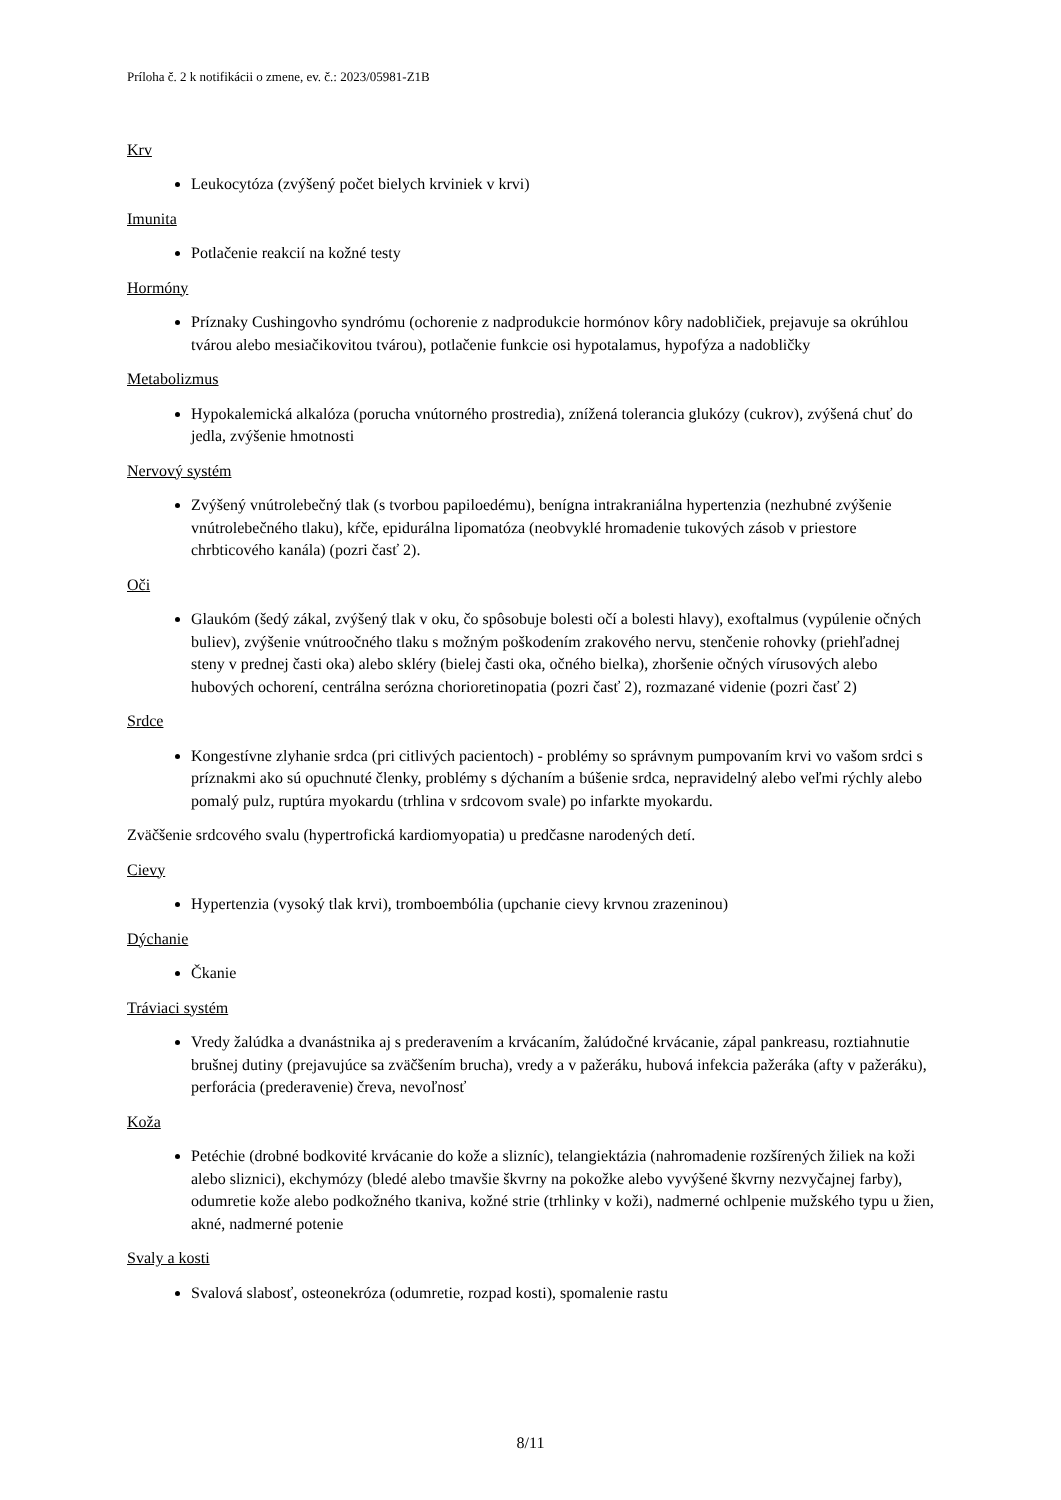Príloha č. 2 k notifikácii o zmene, ev. č.: 2023/05981-Z1B
Krv
Leukocytóza (zvýšený počet bielych krviniek v krvi)
Imunita
Potlačenie reakcií na kožné testy
Hormóny
Príznaky Cushingovho syndrómu (ochorenie z nadprodukcie hormónov kôry nadobličiek, prejavuje sa okrúhlou tvárou alebo mesiačikovitou tvárou), potlačenie funkcie osi hypotalamus, hypofýza a nadobličky
Metabolizmus
Hypokalemická alkalóza (porucha vnútorného prostredia), znížená tolerancia glukózy (cukrov), zvýšená chuť do jedla, zvýšenie hmotnosti
Nervový systém
Zvýšený vnútrolebečný tlak (s tvorbou papiloedému), benígna intrakraniálna hypertenzia (nezhubné zvýšenie vnútrolebečného tlaku), kŕče, epidurálna lipomatóza (neobvyklé hromadenie tukových zásob v priestore chrbticového kanála) (pozri časť 2).
Oči
Glaukóm (šedý zákal, zvýšený tlak v oku, čo spôsobuje bolesti očí a bolesti hlavy), exoftalmus (vypúlenie očných buliev), zvýšenie vnútroočného tlaku s možným poškodením zrakového nervu, stenčenie rohovky (priehľadnej steny v prednej časti oka) alebo skléry (bielej časti oka, očného bielka), zhoršenie očných vírusových alebo hubových ochorení, centrálna serózna chorioretinopatia (pozri časť 2), rozmazané videnie (pozri časť 2)
Srdce
Kongestívne zlyhanie srdca (pri citlivých pacientoch) - problémy so správnym pumpovaním krvi vo vašom srdci s príznakmi ako sú opuchnuté členky, problémy s dýchaním a búšenie srdca, nepravidelný alebo veľmi rýchly alebo pomalý pulz, ruptúra myokardu (trhlina v srdcovom svale) po infarkte myokardu.
Zväčšenie srdcového svalu (hypertrofická kardiomyopatia) u predčasne narodených detí.
Cievy
Hypertenzia (vysoký tlak krvi), tromboembólia (upchanie cievy krvnou zrazeninou)
Dýchanie
Čkanie
Tráviaci systém
Vredy žalúdka a dvanástnika aj s prederavením a krvácaním, žalúdočné krvácanie, zápal pankreasu, roztiahnutie brušnej dutiny (prejavujúce sa zväčšením brucha), vredy a v pažeráku, hubová infekcia pažeráka (afty v pažeráku), perforácia (prederavenie) čreva, nevoľnosť
Koža
Petéchie (drobné bodkovité krvácanie do kože a slizníc), telangiektázia (nahromadenie rozšírených žiliek na koži alebo sliznici), ekchymózy (bledé alebo tmavšie škvrny na pokožke alebo vyvýšené škvrny nezvyčajnej farby), odumretie kože alebo podkožného tkaniva, kožné strie (trhlinky v koži), nadmerné ochlpenie mužského typu u žien, akné, nadmerné potenie
Svaly a kosti
Svalová slabosť, osteonekróza (odumretie, rozpad kosti), spomalenie rastu
8/11